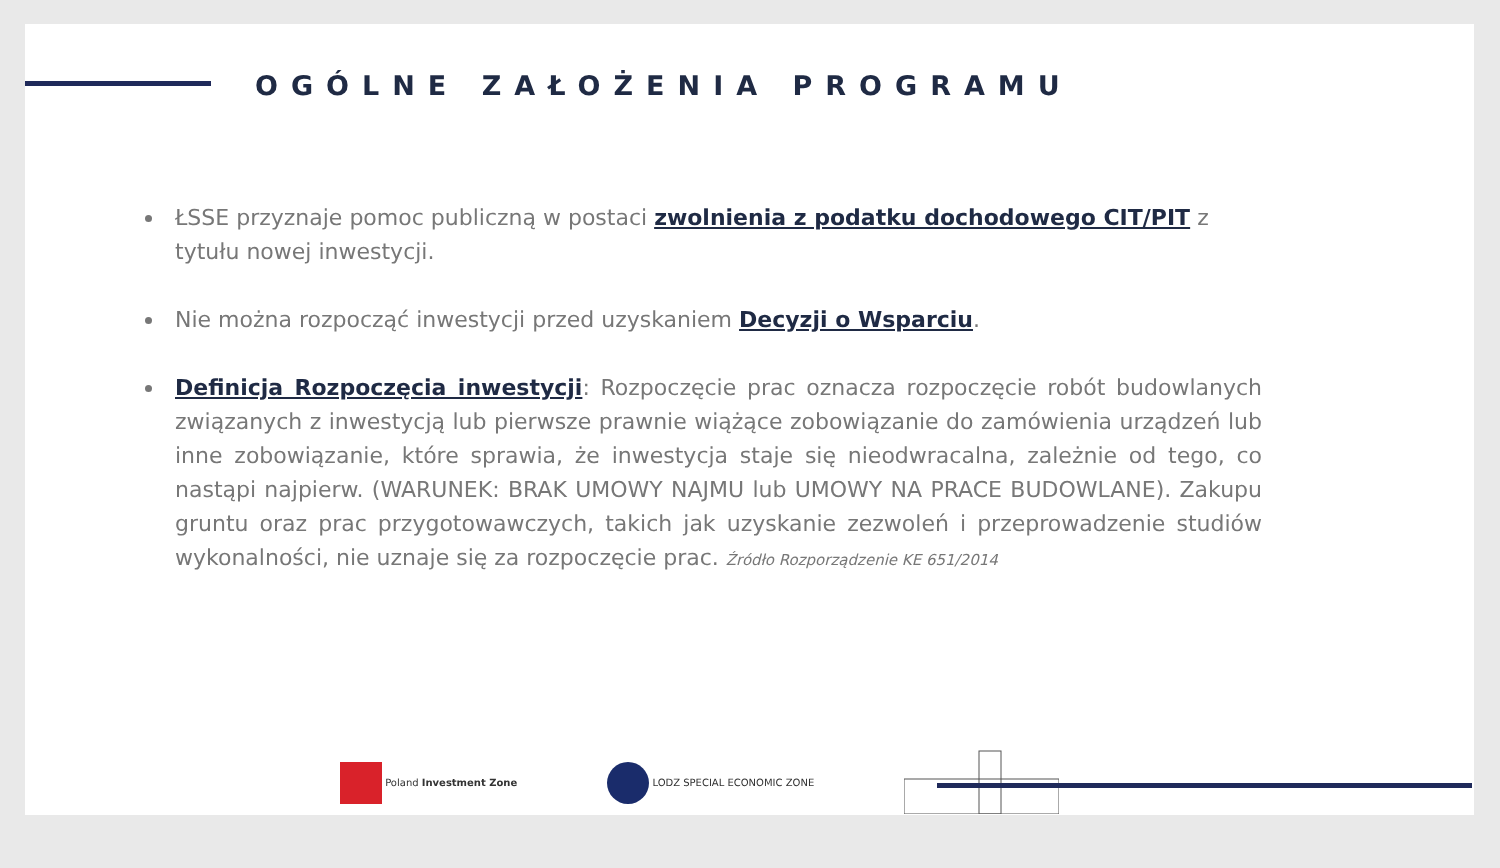OGÓLNE ZAŁOŻENIA PROGRAMU
ŁSSE przyznaje pomoc publiczną w postaci zwolnienia z podatku dochodowego CIT/PIT z tytułu nowej inwestycji.
Nie można rozpocząć inwestycji przed uzyskaniem Decyzji o Wsparciu.
Definicja Rozpoczęcia inwestycji: Rozpoczęcie prac oznacza rozpoczęcie robót budowlanych związanych z inwestycją lub pierwsze prawnie wiążące zobowiązanie do zamówienia urządzeń lub inne zobowiązanie, które sprawia, że inwestycja staje się nieodwracalna, zależnie od tego, co nastąpi najpierw. (WARUNEK: BRAK UMOWY NAJMU lub UMOWY NA PRACE BUDOWLANE). Zakupu gruntu oraz prac przygotowawczych, takich jak uzyskanie zezwoleń i przeprowadzenie studiów wykonalności, nie uznaje się za rozpoczęcie prac. Źródło Rozporządzenie KE 651/2014
Poland Investment Zone LODZ SPECIAL ECONOMIC ZONE